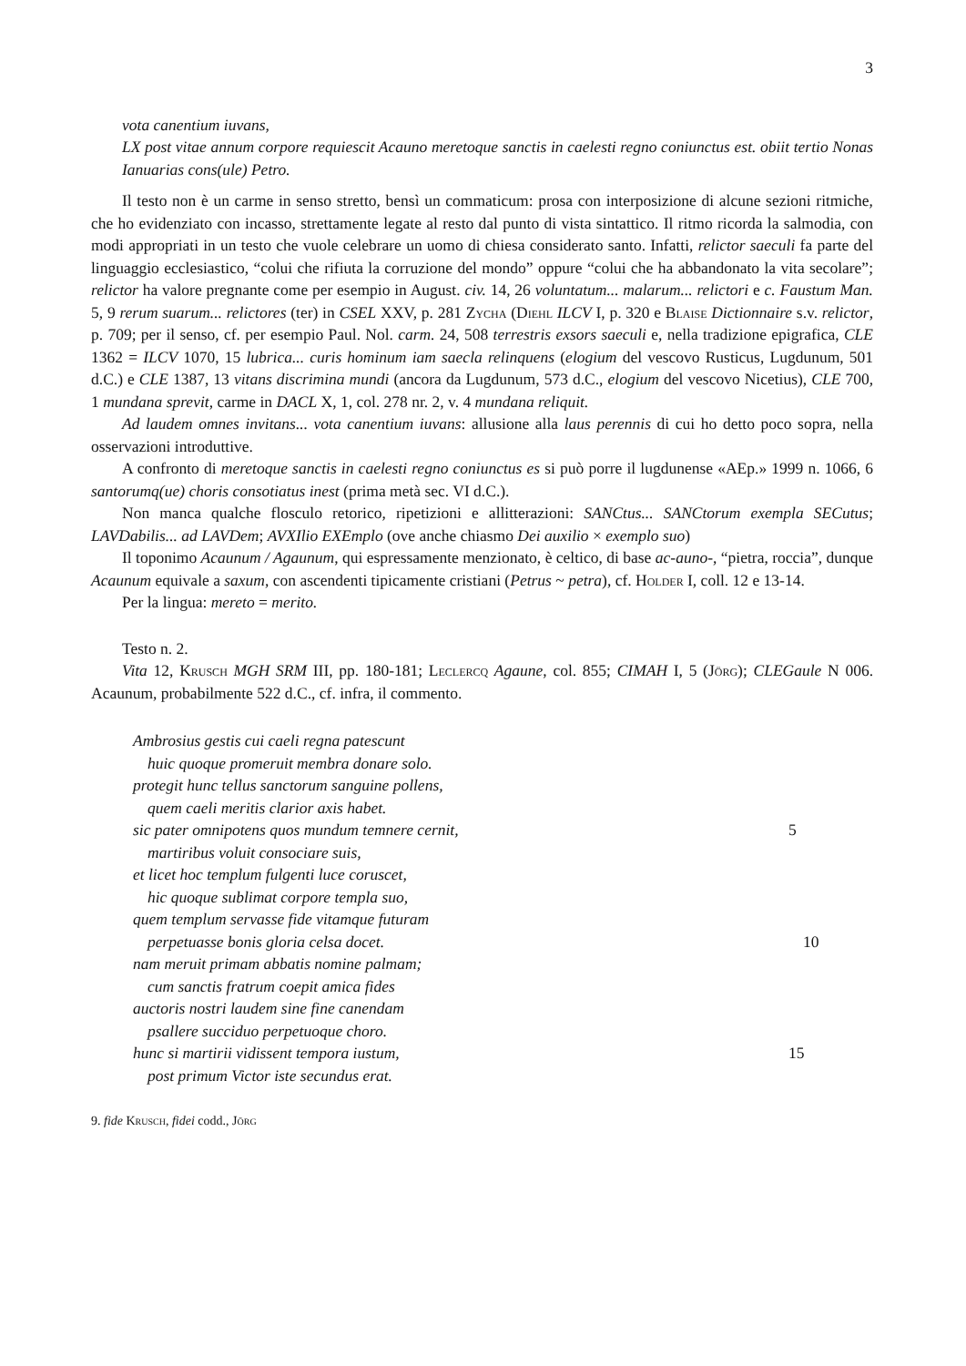3
vota canentium iuvans,
LX post vitae annum corpore requiescit Acauno meretoque sanctis in caelesti regno coniunctus est. obiit tertio Nonas Ianuarias cons(ule) Petro.
Il testo non è un carme in senso stretto, bensì un commaticum: prosa con interposizione di alcune sezioni ritmiche, che ho evidenziato con incasso, strettamente legate al resto dal punto di vista sintattico. Il ritmo ricorda la salmodia, con modi appropriati in un testo che vuole celebrare un uomo di chiesa considerato santo. Infatti, relictor saeculi fa parte del linguaggio ecclesiastico, “colui che rifiuta la corruzione del mondo” oppure “colui che ha abbandonato la vita secolare”; relictor ha valore pregnante come per esempio in August. civ. 14, 26 voluntatum... malarum... relictori e c. Faustum Man. 5, 9 rerum suarum... relictores (ter) in CSEL XXV, p. 281 Zycha (Diehl ILCV I, p. 320 e Blaise Dictionnaire s.v. relictor, p. 709; per il senso, cf. per esempio Paul. Nol. carm. 24, 508 terrestris exsors saeculi e, nella tradizione epigrafica, CLE 1362 = ILCV 1070, 15 lubrica... curis hominum iam saecla relinquens (elogium del vescovo Rusticus, Lugdunum, 501 d.C.) e CLE 1387, 13 vitans discrimina mundi (ancora da Lugdunum, 573 d.C., elogium del vescovo Nicetius), CLE 700, 1 mundana sprevit, carme in DACL X, 1, col. 278 nr. 2, v. 4 mundana reliquit.
Ad laudem omnes invitans... vota canentium iuvans: allusione alla laus perennis di cui ho detto poco sopra, nella osservazioni introduttive.
A confronto di meretoque sanctis in caelesti regno coniunctus es si può porre il lugdunense «AEp.» 1999 n. 1066, 6 santorumq(ue) choris consotiatus inest (prima metà sec. VI d.C.).
Non manca qualche flosculo retorico, ripetizioni e allitterazioni: SANCtus... SANCtorum exempla SECutus; LAVDabilis... ad LAVDem; AVXIlio EXEmplo (ove anche chiasmo Dei auxilio × exemplo suo)
Il toponimo Acaunum / Agaunum, qui espressamente menzionato, è celtico, di base ac-auno-, “pietra, roccia”, dunque Acaunum equivale a saxum, con ascendenti tipicamente cristiani (Petrus ~ petra), cf. Holder I, coll. 12 e 13-14.
Per la lingua: mereto = merito.
Testo n. 2.
Vita 12, Krusch MGH SRM III, pp. 180-181; Leclercq Agaune, col. 855; CIMAH I, 5 (Jörg); CLEGaule N 006. Acaunum, probabilmente 522 d.C., cf. infra, il commento.
Ambrosius gestis cui caeli regna patescunt
huic quoque promeruit membra donare solo.
protegit hunc tellus sanctorum sanguine pollens,
quem caeli meritis clarior axis habet.
sic pater omnipotens quos mundum temnere cernit, 5
martiribus voluit consociare suis,
et licet hoc templum fulgenti luce coruscet,
hic quoque sublimat corpore templa suo,
quem templum servasse fide vitamque futuram
perpetuasse bonis gloria celsa docet. 10
nam meruit primam abbatis nomine palmam;
cum sanctis fratrum coepit amica fides
auctoris nostri laudem sine fine canendam
psallere succiduo perpetuoque choro.
hunc si martirii vidissent tempora iustum, 15
post primum Victor iste secundus erat.
9. fide Krusch, fidei codd., Jörg